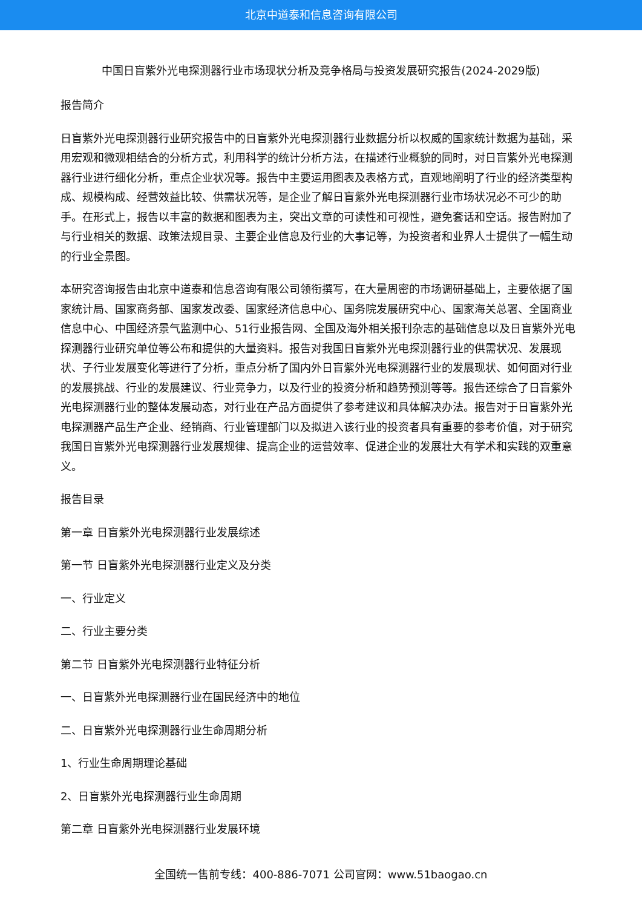北京中道泰和信息咨询有限公司
中国日盲紫外光电探测器行业市场现状分析及竞争格局与投资发展研究报告(2024-2029版)
报告简介
日盲紫外光电探测器行业研究报告中的日盲紫外光电探测器行业数据分析以权威的国家统计数据为基础，采用宏观和微观相结合的分析方式，利用科学的统计分析方法，在描述行业概貌的同时，对日盲紫外光电探测器行业进行细化分析，重点企业状况等。报告中主要运用图表及表格方式，直观地阐明了行业的经济类型构成、规模构成、经营效益比较、供需状况等，是企业了解日盲紫外光电探测器行业市场状况必不可少的助手。在形式上，报告以丰富的数据和图表为主，突出文章的可读性和可视性，避免套话和空话。报告附加了与行业相关的数据、政策法规目录、主要企业信息及行业的大事记等，为投资者和业界人士提供了一幅生动的行业全景图。
本研究咨询报告由北京中道泰和信息咨询有限公司领衔撰写，在大量周密的市场调研基础上，主要依据了国家统计局、国家商务部、国家发改委、国家经济信息中心、国务院发展研究中心、国家海关总署、全国商业信息中心、中国经济景气监测中心、51行业报告网、全国及海外相关报刊杂志的基础信息以及日盲紫外光电探测器行业研究单位等公布和提供的大量资料。报告对我国日盲紫外光电探测器行业的供需状况、发展现状、子行业发展变化等进行了分析，重点分析了国内外日盲紫外光电探测器行业的发展现状、如何面对行业的发展挑战、行业的发展建议、行业竞争力，以及行业的投资分析和趋势预测等等。报告还综合了日盲紫外光电探测器行业的整体发展动态，对行业在产品方面提供了参考建议和具体解决办法。报告对于日盲紫外光电探测器产品生产企业、经销商、行业管理部门以及拟进入该行业的投资者具有重要的参考价值，对于研究我国日盲紫外光电探测器行业发展规律、提高企业的运营效率、促进企业的发展壮大有学术和实践的双重意义。
报告目录
第一章 日盲紫外光电探测器行业发展综述
第一节 日盲紫外光电探测器行业定义及分类
一、行业定义
二、行业主要分类
第二节 日盲紫外光电探测器行业特征分析
一、日盲紫外光电探测器行业在国民经济中的地位
二、日盲紫外光电探测器行业生命周期分析
1、行业生命周期理论基础
2、日盲紫外光电探测器行业生命周期
第二章 日盲紫外光电探测器行业发展环境
全国统一售前专线：400-886-7071 公司官网：www.51baogao.cn